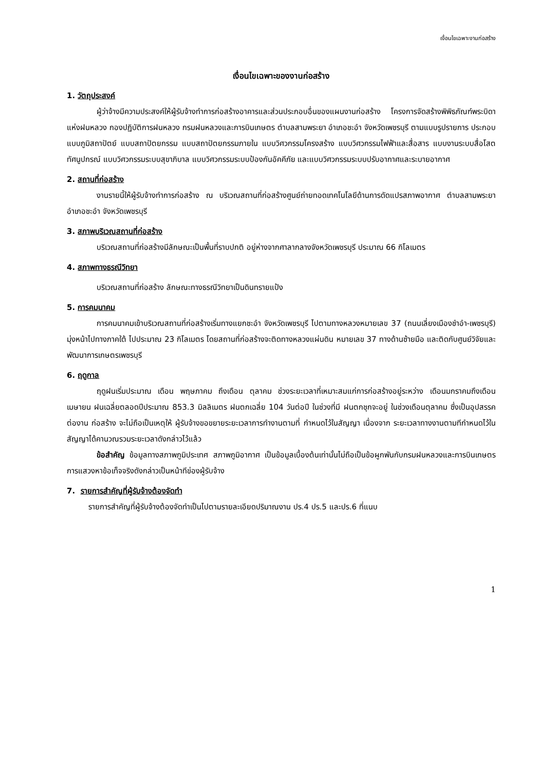เงื่อนไขเฉพาะงานก่อสร้าง
เงื่อนไขเฉพาะของงานก่อสร้าง
1. วัตถุประสงค์
ผู้ว่าจ้างมีความประสงค์ให้ผู้รับจ้างทำการก่อสร้างอาคารและส่วนประกอบอื่นของแผนงานก่อสร้าง โครงการจัดสร้างพิพิธภัณฑ์พระบิดาแห่งฝนหลวง กองปฏิบัติการฝนหลวง กรมฝนหลวงและการบินเกษตร ตำบลสามพระยา อำเภอชะอำ จังหวัดเพชรบุรี ตามแบบรูปรายการ ประกอบแบบภูมิสถาปัตย์ แบบสถาปัตยกรรม แบบสถาปัตยกรรมภายใน แบบวิศวกรรมโครงสร้าง แบบวิศวกรรมไฟฟ้าและสื่อสาร แบบงานระบบสื่อโสตทัศนูปกรณ์ แบบวิศวกรรมระบบสุขาภิบาล แบบวิศวกรรมระบบป้องกันอัคคีภัย และแบบวิศวกรรมระบบปรับอากาศและระบายอากาศ
2. สถานที่ก่อสร้าง
งานรายนี้ให้ผู้รับจ้างทำการก่อสร้าง ณ บริเวณสถานที่ก่อสร้างศูนย์ถ่ายทอดเทคโนโลยีด้านการดัดแปรสภาพอากาศ ตำบลสามพระยา อำเภอชะอำ จังหวัดเพชรบุรี
3. สภาพบริเวณสถานที่ก่อสร้าง
บริเวณสถานที่ก่อสร้างมีลักษณะเป็นพื้นที่ราบปกติ อยู่ห่างจากศาลากลางจังหวัดเพชรบุรี ประมาณ 66 กิโลเมตร
4. สภาพทางธรณีวิทยา
บริเวณสถานที่ก่อสร้าง ลักษณะทางธรณีวิทยาเป็นดินทรายแป้ง
5. การคมนาคม
การคมนาคมเข้าบริเวณสถานที่ก่อสร้างเริ่มทางแยกชะอำ จังหวัดเพชรบุรี ไปตามทางหลวงหมายเลข 37 (ถนนเลี่ยงเมืองชำอำ-เพชรบุรี) มุ่งหน้าไปทางภาคใต้ ไปประมาณ 23 กิโลเมตร โดยสถานที่ก่อสร้างจะติดทางหลวงแผ่นดิน หมายเลข 37 ทางด้านซ้ายมือ และติดกับศูนย์วิจัยและพัฒนาการเกษตรเพชรบุรี
6. ฤดูกาล
ฤดูฝนเริ่มประมาณ เดือน พฤษภาคม ถึงเดือน ตุลาคม ช่วงระยะเวลาที่เหมาะสมแก่การก่อสร้างอยู่ระหว่าง เดือนมกราคมถึงเดือนเมษายน ฝนเฉลี่ยตลอดปีประมาณ 853.3 มิลลิเมตร ฝนตกเฉลี่ย 104 วันต่อปี ในช่วงที่มี ฝนตกชุกจะอยู่ ในช่วงเดือนตุลาคม ซึ่งเป็นอุปสรรคต่องาน ก่อสร้าง จะไม่ถือเป็นเหตุให้ ผู้รับจ้างขอขยายระยะเวลาการทำงานตามที่ กำหนดไว้ในสัญญา เนื่องจาก ระยะเวลาทางงานตามทีกำหนดไว้ในสัญญาได้คานวณรวมระยะเวลาดังกล่าวไว้แล้ว
ข้อสำคัญ ข้อมูลทางสภาพภูมิประเทศ สภาพภูมิอากาศ เป็นข้อมูลเบื้องต้นเท่านั้นไม่ถือเป็นข้อผูกพันกับกรมฝนหลวงและการบินเกษตร การแสวงหาข้อเท็จจริงดังกล่าวเป็นหน้าทีข่องผู้รับจ้าง
7. รายการสำคัญที่ผู้รับจ้างต้องจัดทำ
รายการสำคัญที่ผู้รับจ้างต้องจัดทำเป็นไปตามรายละเอียดปริมาณงาน ปร.4 ปร.5 และปร.6 ที่แนบ
1